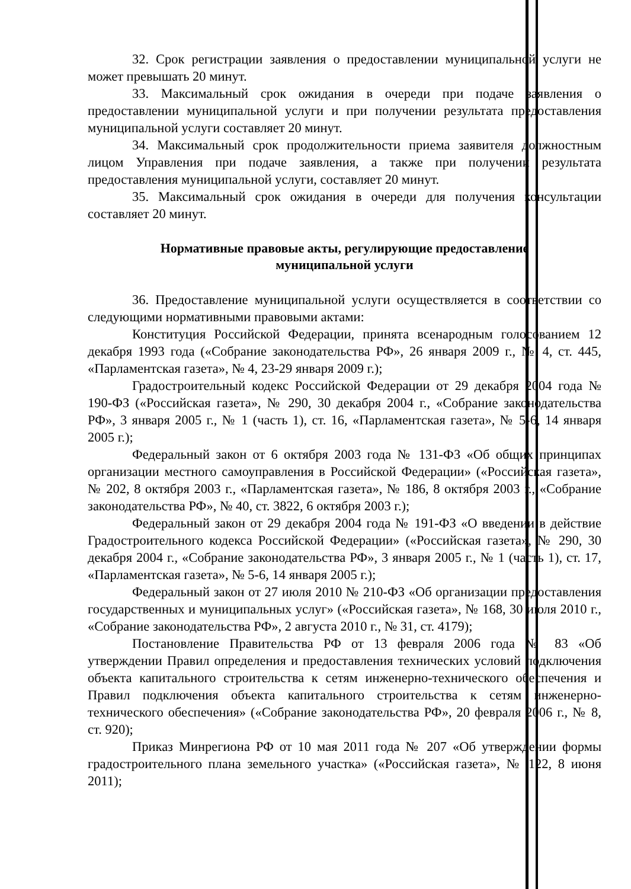32. Срок регистрации заявления о предоставлении муниципальной услуги не может превышать 20 минут.
33. Максимальный срок ожидания в очереди при подаче заявления о предоставлении муниципальной услуги и при получении результата предоставления муниципальной услуги составляет 20 минут.
34. Максимальный срок продолжительности приема заявителя должностным лицом Управления при подаче заявления, а также при получении результата предоставления муниципальной услуги, составляет 20 минут.
35. Максимальный срок ожидания в очереди для получения консультации составляет 20 минут.
Нормативные правовые акты, регулирующие предоставление
муниципальной услуги
36. Предоставление муниципальной услуги осуществляется в соответствии со следующими нормативными правовыми актами:
Конституция Российской Федерации, принята всенародным голосованием 12 декабря 1993 года («Собрание законодательства РФ», 26 января 2009 г., № 4, ст. 445, «Парламентская газета», № 4, 23-29 января 2009 г.);
Градостроительный кодекс Российской Федерации от 29 декабря 2004 года № 190-ФЗ («Российская газета», № 290, 30 декабря 2004 г., «Собрание законодательства РФ», 3 января 2005 г., № 1 (часть 1), ст. 16, «Парламентская газета», № 5-6, 14 января 2005 г.);
Федеральный закон от 6 октября 2003 года № 131-ФЗ «Об общих принципах организации местного самоуправления в Российской Федерации» («Российская газета», № 202, 8 октября 2003 г., «Парламентская газета», № 186, 8 октября 2003 г., «Собрание законодательства РФ», № 40, ст. 3822, 6 октября 2003 г.);
Федеральный закон от 29 декабря 2004 года № 191-ФЗ «О введении в действие Градостроительного кодекса Российской Федерации» («Российская газета», № 290, 30 декабря 2004 г., «Собрание законодательства РФ», 3 января 2005 г., № 1 (часть 1), ст. 17, «Парламентская газета», № 5-6, 14 января 2005 г.);
Федеральный закон от 27 июля 2010 № 210-ФЗ «Об организации предоставления государственных и муниципальных услуг» («Российская газета», № 168, 30 июля 2010 г., «Собрание законодательства РФ», 2 августа 2010 г., № 31, ст. 4179);
Постановление Правительства РФ от 13 февраля 2006 года № 83 «Об утверждении Правил определения и предоставления технических условий подключения объекта капитального строительства к сетям инженерно-технического обеспечения и Правил подключения объекта капитального строительства к сетям инженерно-технического обеспечения» («Собрание законодательства РФ», 20 февраля 2006 г., № 8, ст. 920);
Приказ Минрегиона РФ от 10 мая 2011 года № 207 «Об утверждении формы градостроительного плана земельного участка» («Российская газета», № 122, 8 июня 2011);